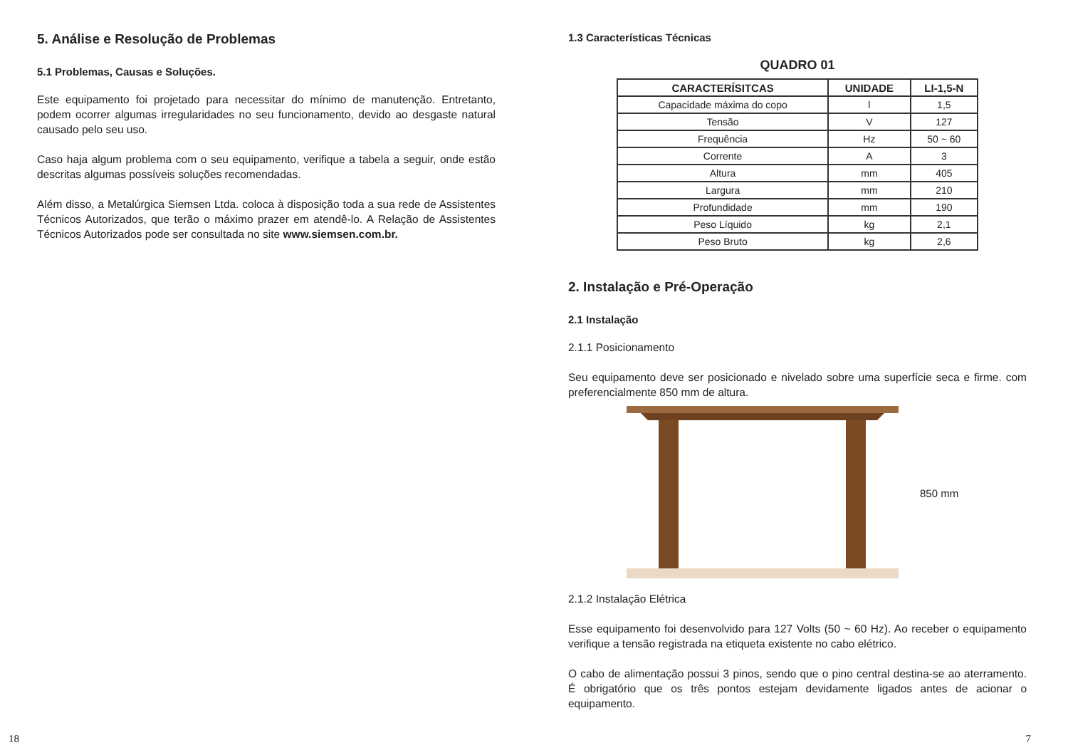5. Análise e Resolução de Problemas
5.1 Problemas, Causas e Soluções.
Este equipamento foi projetado para necessitar do mínimo de manutenção. Entretanto, podem ocorrer algumas irregularidades no seu funcionamento, devido ao desgaste natural causado pelo seu uso.
Caso haja algum problema com o seu equipamento, verifique a tabela a seguir, onde estão descritas algumas possíveis soluções recomendadas.
Além disso, a Metalúrgica Siemsen Ltda. coloca à disposição toda a sua rede de Assistentes Técnicos Autorizados, que terão o máximo prazer em atendê-lo. A Relação de Assistentes Técnicos Autorizados pode ser consultada no site www.siemsen.com.br.
18
1.3 Características Técnicas
QUADRO 01
| CARACTERÍSITCAS | UNIDADE | LI-1,5-N |
| --- | --- | --- |
| Capacidade máxima do copo | l | 1,5 |
| Tensão | V | 127 |
| Frequência | Hz | 50 ~ 60 |
| Corrente | A | 3 |
| Altura | mm | 405 |
| Largura | mm | 210 |
| Profundidade | mm | 190 |
| Peso Líquido | kg | 2,1 |
| Peso Bruto | kg | 2,6 |
2. Instalação e Pré-Operação
2.1 Instalação
2.1.1 Posicionamento
Seu equipamento deve ser posicionado e nivelado sobre uma superfície seca e firme. com preferencialmente 850 mm de altura.
850 mm
2.1.2 Instalação Elétrica
Esse equipamento foi desenvolvido para 127 Volts (50 ~ 60 Hz). Ao receber o equipamento verifique a tensão registrada na etiqueta existente no cabo elétrico.
O cabo de alimentação possui 3 pinos, sendo que o pino central destina-se ao aterramento. É obrigatório que os três pontos estejam devidamente ligados antes de acionar o equipamento.
7